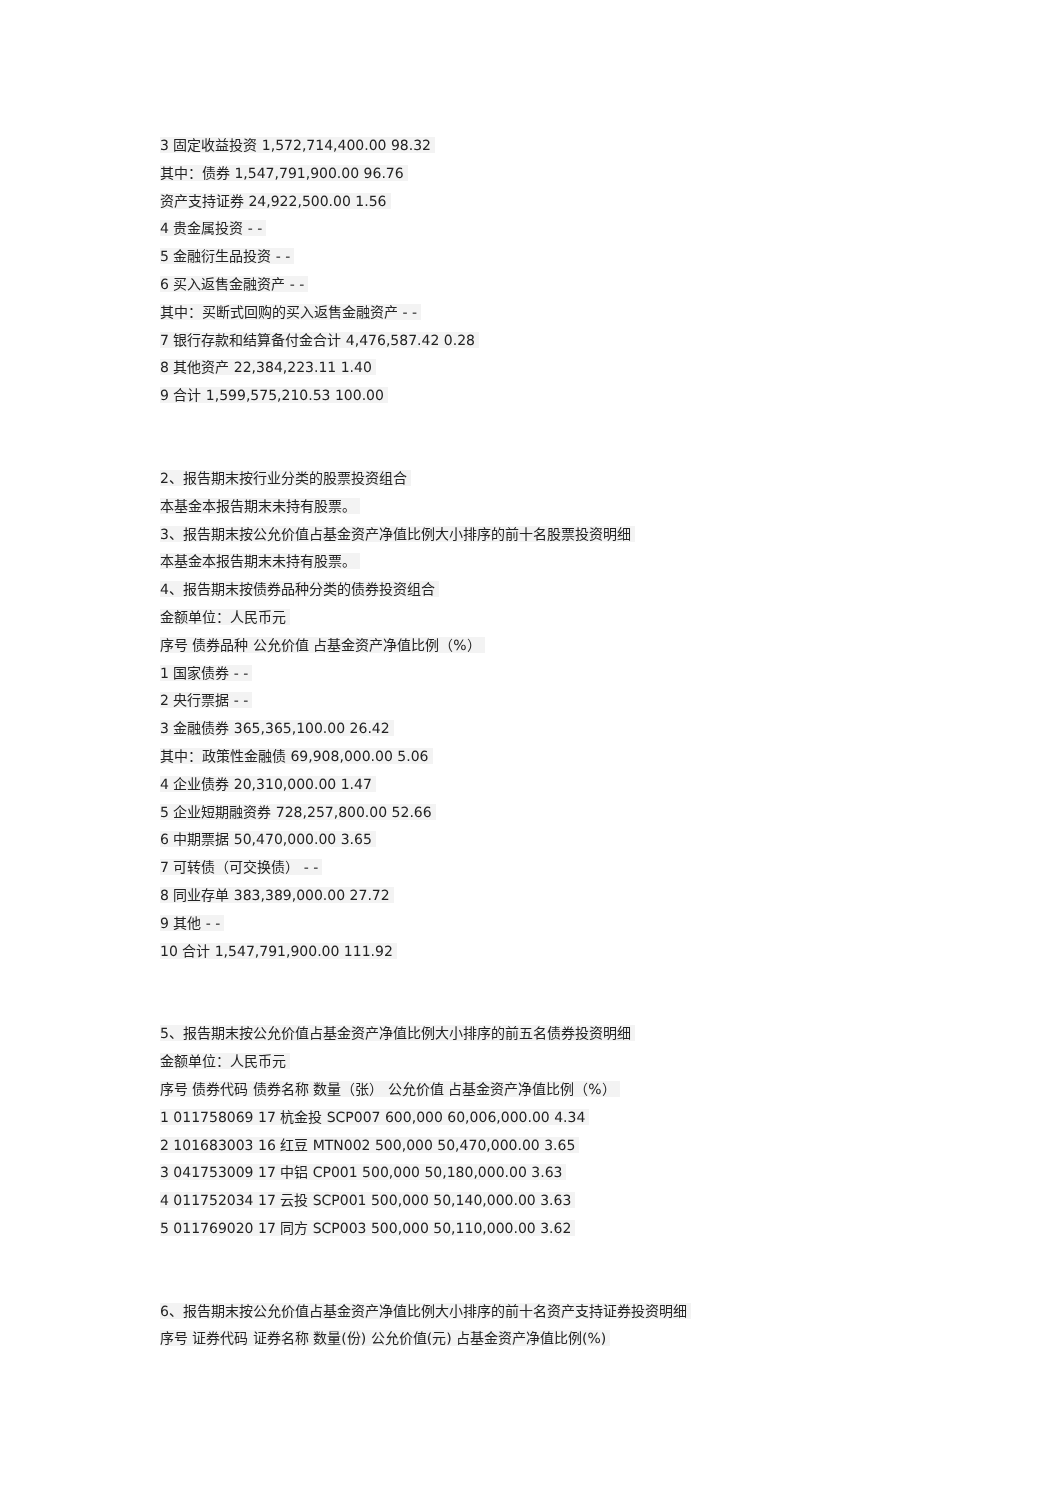3 固定收益投资 1,572,714,400.00 98.32
其中：债券 1,547,791,900.00 96.76
资产支持证券 24,922,500.00 1.56
4 贵金属投资 - -
5 金融衍生品投资 - -
6 买入返售金融资产 - -
其中：买断式回购的买入返售金融资产 - -
7 银行存款和结算备付金合计 4,476,587.42 0.28
8 其他资产 22,384,223.11 1.40
9 合计 1,599,575,210.53 100.00
2、报告期末按行业分类的股票投资组合
本基金本报告期末未持有股票。
3、报告期末按公允价值占基金资产净值比例大小排序的前十名股票投资明细
本基金本报告期末未持有股票。
4、报告期末按债券品种分类的债券投资组合
金额单位：人民币元
序号 债券品种 公允价值 占基金资产净值比例（%）
1 国家债券 - -
2 央行票据 - -
3 金融债券 365,365,100.00 26.42
其中：政策性金融债 69,908,000.00 5.06
4 企业债券 20,310,000.00 1.47
5 企业短期融资券 728,257,800.00 52.66
6 中期票据 50,470,000.00 3.65
7 可转债（可交换债） - -
8 同业存单 383,389,000.00 27.72
9 其他 - -
10 合计 1,547,791,900.00 111.92
5、报告期末按公允价值占基金资产净值比例大小排序的前五名债券投资明细
金额单位：人民币元
序号 债券代码 债券名称 数量（张） 公允价值 占基金资产净值比例（%）
1 011758069 17 杭金投 SCP007 600,000 60,006,000.00 4.34
2 101683003 16 红豆 MTN002 500,000 50,470,000.00 3.65
3 041753009 17 中铝 CP001 500,000 50,180,000.00 3.63
4 011752034 17 云投 SCP001 500,000 50,140,000.00 3.63
5 011769020 17 同方 SCP003 500,000 50,110,000.00 3.62
6、报告期末按公允价值占基金资产净值比例大小排序的前十名资产支持证券投资明细
序号 证券代码 证券名称 数量(份) 公允价值(元) 占基金资产净值比例(%)